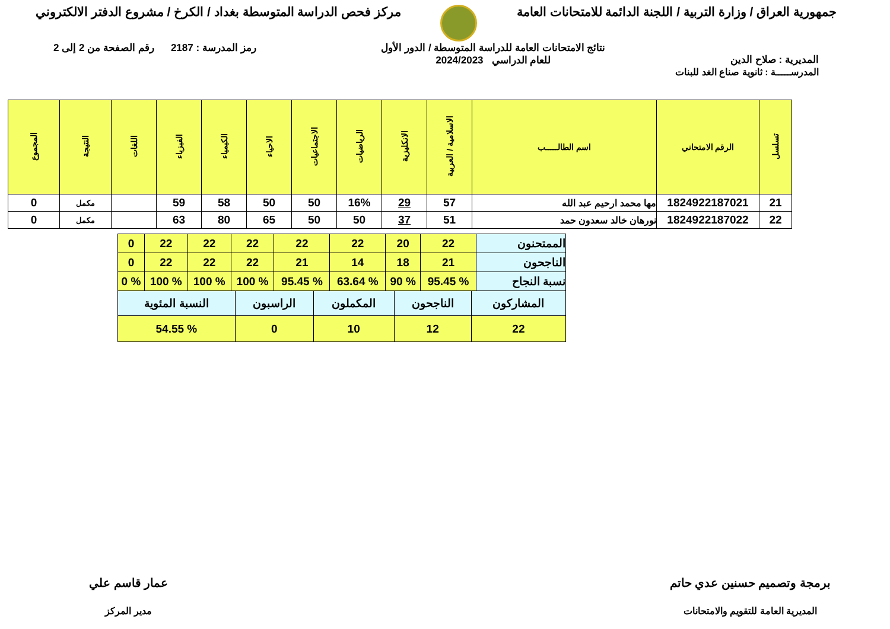جمهورية العراق / وزارة التربية / اللجنة الدائمة للامتحانات العامة
مركز فحص الدراسة المتوسطة بغداد / الكرخ / مشروع الدفتر الالكتروني
المديرية : صلاح الدين
نتائج الامتحانات العامة للدراسة المتوسطة / الدور الأول
للعام الدراسي 2024/2023
رمز المدرسة : 2187 رقم الصفحة من 2 إلى 2
المدرســـــة : ثانوية صناع الغد للبنات
| تسلسل | الرقم الامتحاني | اسم الطالـــــب | الاسلامية / العربية | الانكليزية | الرياضيات | الاجتماعيات | الاحياء | الكيمياء | الفيزياء | اللغات | النتيجة | المجموع |
| --- | --- | --- | --- | --- | --- | --- | --- | --- | --- | --- | --- | --- |
| 21 | 1824922187021 | مها محمد ارحيم عبد الله | 57 | 29 | 16% | 50 | 50 | 58 | 59 | | مكمل | 0 |
| 22 | 1824922187022 | نورهان خالد سعدون حمد | 51 | 37 | 50 | 50 | 65 | 80 | 63 | | مكمل | 0 |
| الممتحنون | 22 | 20 | 22 | 22 | 22 | 22 | 22 | 0 |
| الناجحون | 21 | 18 | 14 | 21 | 22 | 22 | 22 | 0 |
| نسبة النجاح | % 95.45 | % 90 | % 63.64 | % 95.45 | % 100 | % 100 | % 100 | % 0 |
| المشاركون | الناجحون | المكملون | الراسبون | النسبة المئوية |
| 22 | 12 | 10 | 0 | % 54.55 |
برمجة وتصميم حسنين عدي حاتم
المديرية العامة للتقويم والامتحانات
عمار قاسم علي
مدير المركز